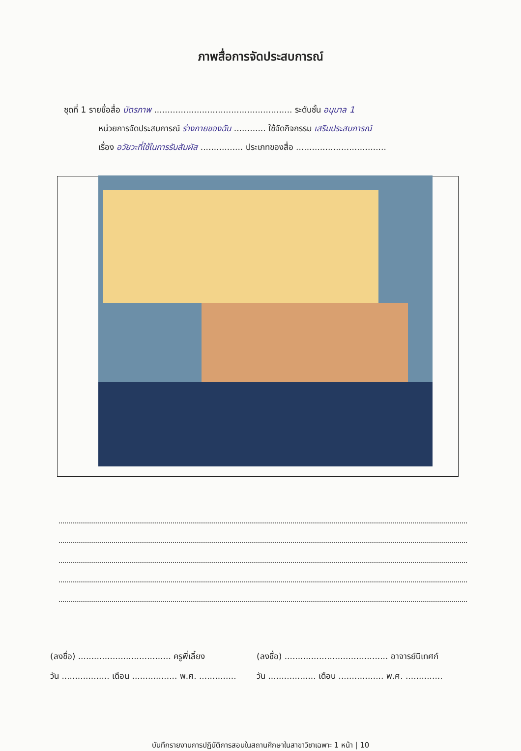ภาพสื่อการจัดประสบการณ์
ชุดที่ 1 รายชื่อสื่อ บัตรภาพ .................................................... ระดับชั้น อนุบาล 1
หน่วยการจัดประสบการณ์ ร่างกายของฉัน ............ ใช้จัดกิจกรรม เสริมประสบการณ์
เรื่อง อวัยวะที่ใช้ในการรับสัมผัส ................ ประเภทของสื่อ ..................................
(ลงชื่อ) ................................... ครูพี่เลี้ยง
วัน .................. เดือน ................. พ.ศ. ..............
(ลงชื่อ) ....................................... อาจารย์นิเทศก์
วัน .................. เดือน ................. พ.ศ. ..............
บันทึกรายงานการปฏิบัติการสอนในสถานศึกษาในสาขาวิชาเฉพาะ 1 หน้า | 10